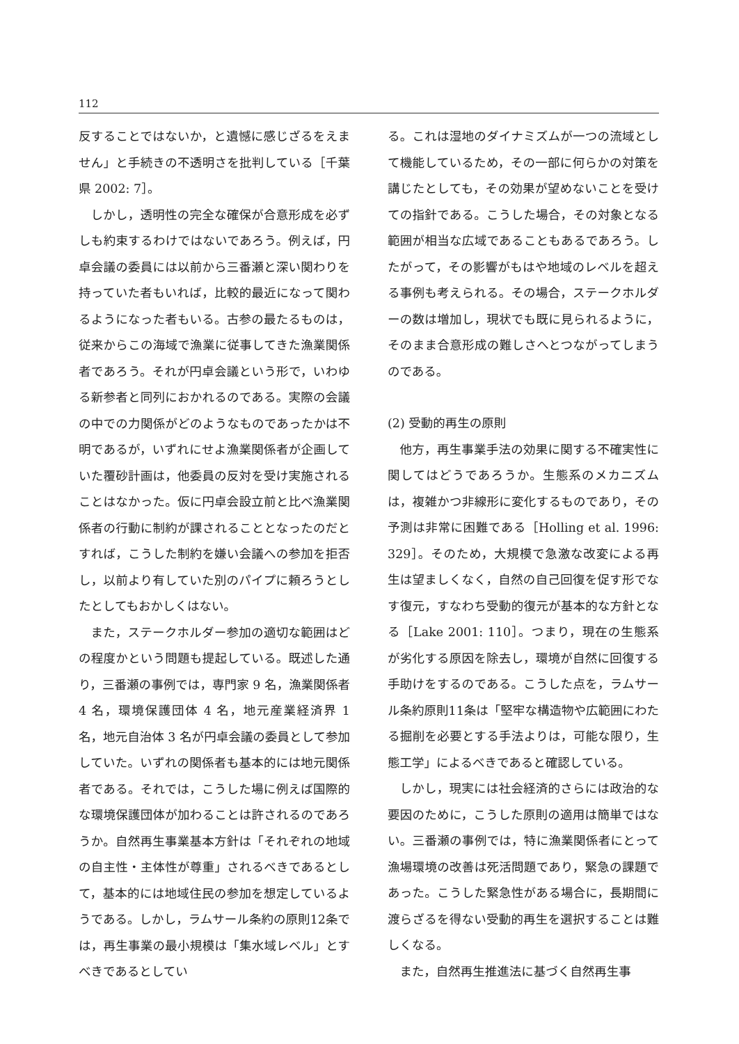112
反することではないか，と遺憾に感じざるをえません」と手続きの不透明さを批判している［千葉県 2002: 7］。
しかし，透明性の完全な確保が合意形成を必ずしも約束するわけではないであろう。例えば，円卓会議の委員には以前から三番瀬と深い関わりを持っていた者もいれば，比較的最近になって関わるようになった者もいる。古参の最たるものは，従来からこの海域で漁業に従事してきた漁業関係者であろう。それが円卓会議という形で，いわゆる新参者と同列におかれるのである。実際の会議の中での力関係がどのようなものであったかは不明であるが，いずれにせよ漁業関係者が企画していた覆砂計画は，他委員の反対を受け実施されることはなかった。仮に円卓会設立前と比べ漁業関係者の行動に制約が課されることとなったのだとすれば，こうした制約を嫌い会議への参加を拒否し，以前より有していた別のパイプに頼ろうとしたとしてもおかしくはない。
また，ステークホルダー参加の適切な範囲はどの程度かという問題も提起している。既述した通り，三番瀬の事例では，専門家 9 名，漁業関係者 4 名，環境保護団体 4 名，地元産業経済界 1 名，地元自治体 3 名が円卓会議の委員として参加していた。いずれの関係者も基本的には地元関係者である。それでは，こうした場に例えば国際的な環境保護団体が加わることは許されるのであろうか。自然再生事業基本方針は「それぞれの地域の自主性・主体性が尊重」されるべきであるとして，基本的には地域住民の参加を想定しているようである。しかし，ラムサール条約の原則12条では，再生事業の最小規模は「集水域レベル」とすべきであるとしてい
る。これは湿地のダイナミズムが一つの流域として機能しているため，その一部に何らかの対策を講じたとしても，その効果が望めないことを受けての指針である。こうした場合，その対象となる範囲が相当な広域であることもあるであろう。したがって，その影響がもはや地域のレベルを超える事例も考えられる。その場合，ステークホルダーの数は増加し，現状でも既に見られるように，そのまま合意形成の難しさへとつながってしまうのである。
(2) 受動的再生の原則
他方，再生事業手法の効果に関する不確実性に関してはどうであろうか。生態系のメカニズムは，複雑かつ非線形に変化するものであり，その予測は非常に困難である［Holling et al. 1996: 329］。そのため，大規模で急激な改変による再生は望ましくなく，自然の自己回復を促す形でなす復元，すなわち受動的復元が基本的な方針となる［Lake 2001: 110］。つまり，現在の生態系が劣化する原因を除去し，環境が自然に回復する手助けをするのである。こうした点を，ラムサール条約原則11条は「堅牢な構造物や広範囲にわたる掘削を必要とする手法よりは，可能な限り，生態工学」によるべきであると確認している。
しかし，現実には社会経済的さらには政治的な要因のために，こうした原則の適用は簡単ではない。三番瀬の事例では，特に漁業関係者にとって漁場環境の改善は死活問題であり，緊急の課題であった。こうした緊急性がある場合に，長期間に渡らざるを得ない受動的再生を選択することは難しくなる。
また，自然再生推進法に基づく自然再生事